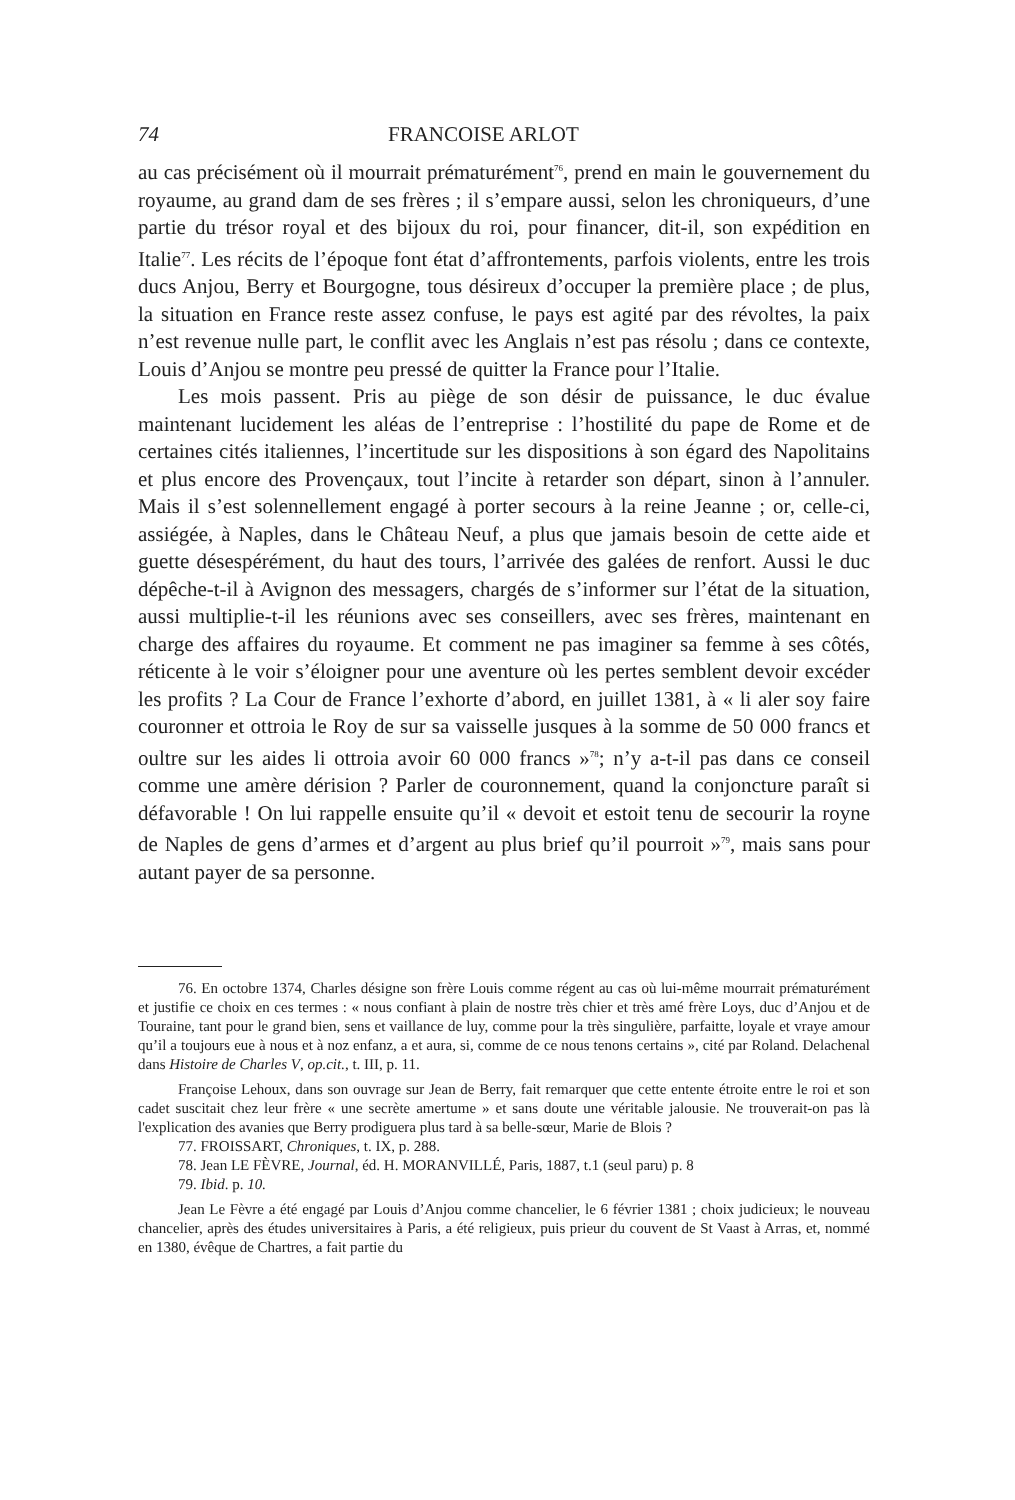74 FRANCOISE ARLOT
au cas précisément où il mourrait prématurément<sup>76</sup>, prend en main le gouvernement du royaume, au grand dam de ses frères ; il s’empare aussi, selon les chroniqueurs, d’une partie du trésor royal et des bijoux du roi, pour financer, dit-il, son expédition en Italie<sup>77</sup>. Les récits de l’époque font état d’affrontements, parfois violents, entre les trois ducs Anjou, Berry et Bourgogne, tous désireux d’occuper la première place ; de plus, la situation en France reste assez confuse, le pays est agité par des révoltes, la paix n’est revenue nulle part, le conflit avec les Anglais n’est pas résolu ; dans ce contexte, Louis d’Anjou se montre peu pressé de quitter la France pour l’Italie.
Les mois passent. Pris au piège de son désir de puissance, le duc évalue maintenant lucidement les aléas de l’entreprise : l’hostilité du pape de Rome et de certaines cités italiennes, l’incertitude sur les dispositions à son égard des Napolitains et plus encore des Provençaux, tout l’incite à retarder son départ, sinon à l’annuler. Mais il s’est solennellement engagé à porter secours à la reine Jeanne ; or, celle-ci, assiégée, à Naples, dans le Château Neuf, a plus que jamais besoin de cette aide et guette désespérément, du haut des tours, l’arrivée des galées de renfort. Aussi le duc dépêche-t-il à Avignon des messagers, chargés de s’informer sur l’état de la situation, aussi multiplie-t-il les réunions avec ses conseillers, avec ses frères, maintenant en charge des affaires du royaume. Et comment ne pas imaginer sa femme à ses côtés, réticente à le voir s’éloigner pour une aventure où les pertes semblent devoir excéder les profits ? La Cour de France l’exhorte d’abord, en juillet 1381, à « li aler soy faire couronner et ottroia le Roy de sur sa vaisselle jusques à la somme de 50 000 francs et oultre sur les aides li ottroia avoir 60 000 francs »<sup>78</sup>; n’y a-t-il pas dans ce conseil comme une amère dérision ? Parler de couronnement, quand la conjoncture paraît si défavorable ! On lui rappelle ensuite qu’il « devoit et estoit tenu de secourir la royne de Naples de gens d’armes et d’argent au plus brief qu’il pourroit »<sup>79</sup>, mais sans pour autant payer de sa personne.
76. En octobre 1374, Charles désigne son frère Louis comme régent au cas où lui-même mourrait prématurément et justifie ce choix en ces termes : « nous confiant à plain de nostre très chier et très amé frère Loys, duc d’Anjou et de Touraine, tant pour le grand bien, sens et vaillance de luy, comme pour la très singulière, parfaitte, loyale et vraye amour qu’il a toujours eue à nous et à noz enfanz, a et aura, si, comme de ce nous tenons certains », cité par Roland. Delachenal dans Histoire de Charles V, op.cit., t. III, p. 11.
Françoise Lehoux, dans son ouvrage sur Jean de Berry, fait remarquer que cette entente étroite entre le roi et son cadet suscitait chez leur frère « une secrète amertume » et sans doute une véritable jalousie. Ne trouverait-on pas là l'explication des avanies que Berry prodiguera plus tard à sa belle-sœur, Marie de Blois ?
77. FROISSART, Chroniques, t. IX, p. 288.
78. Jean LE FÈVRE, Journal, éd. H. MORANVILLÉ, Paris, 1887, t.1 (seul paru) p. 8
79. Ibid. p. 10.
Jean Le Fèvre a été engagé par Louis d’Anjou comme chancelier, le 6 février 1381 ; choix judicieux; le nouveau chancelier, après des études universitaires à Paris, a été religieux, puis prieur du couvent de St Vaast à Arras, et, nommé en 1380, évêque de Chartres, a fait partie du